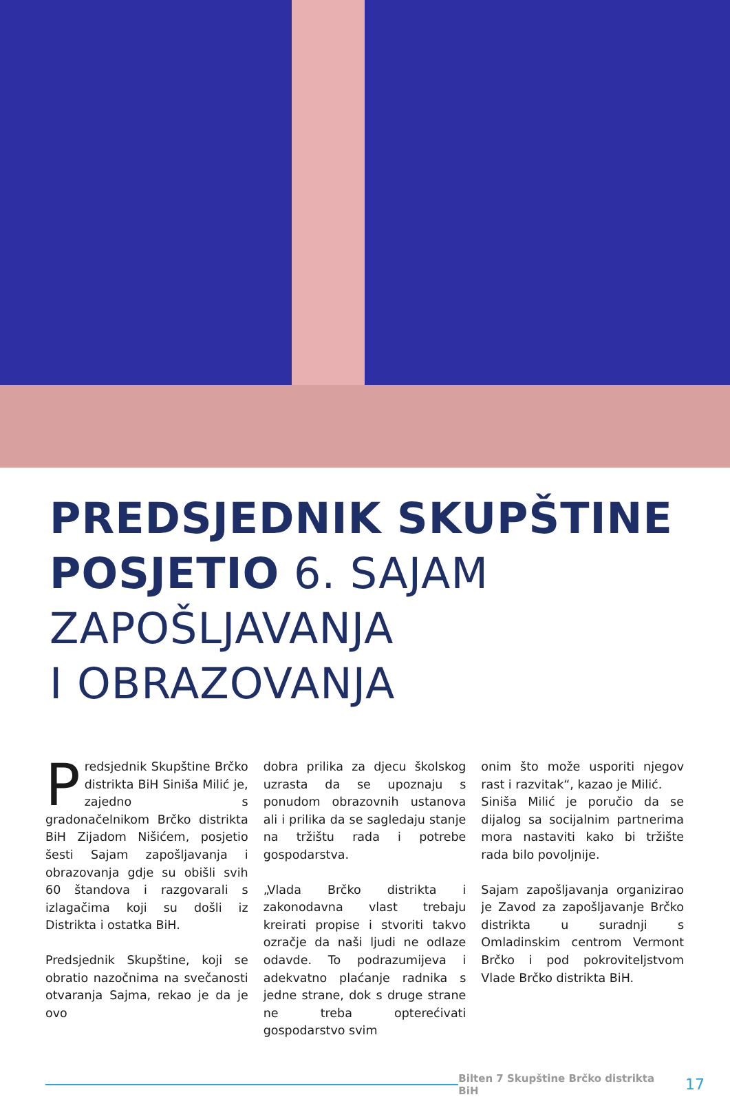PREDSJEDNIK SKUPŠTINE POSJETIO 6. SAJAM ZAPOŠLJAVANJA
I OBRAZOVANJA
Predsjednik Skupštine Brčko distrikta BiH Siniša Milić je, zajedno s gradonačelnikom Brčko distrikta BiH Zijadom Nišićem, posjetio šesti Sajam zapošljavanja i obrazovanja gdje su obišli svih 60 štandova i razgovarali s izlagačima koji su došli iz Distrikta i ostatka BiH.
Predsjednik Skupštine, koji se obratio nazočnima na svečanosti otvaranja Sajma, rekao je da je ovo
dobra prilika za djecu školskog uzrasta da se upoznaju s ponudom obrazovnih ustanova ali i prilika da se sagledaju stanje na tržištu rada i potrebe gospodarstva.
„Vlada Brčko distrikta i zakonodavna vlast trebaju kreirati propise i stvoriti takvo ozračje da naši ljudi ne odlaze odavde. To podrazumijeva i adekvatno plaćanje radnika s jedne strane, dok s druge strane ne treba opterećivati gospodarstvo svim
onim što može usporiti njegov rast i razvitak“, kazao je Milić.
Siniša Milić je poručio da se dijalog sa socijalnim partnerima mora nastaviti kako bi tržište rada bilo povoljnije.
Sajam zapošljavanja organizirao je Zavod za zapošljavanje Brčko distrikta u suradnji s Omladinskim centrom Vermont Brčko i pod pokroviteljstvom Vlade Brčko distrikta BiH.
Bilten 7 Skupštine Brčko distrikta BiH 17